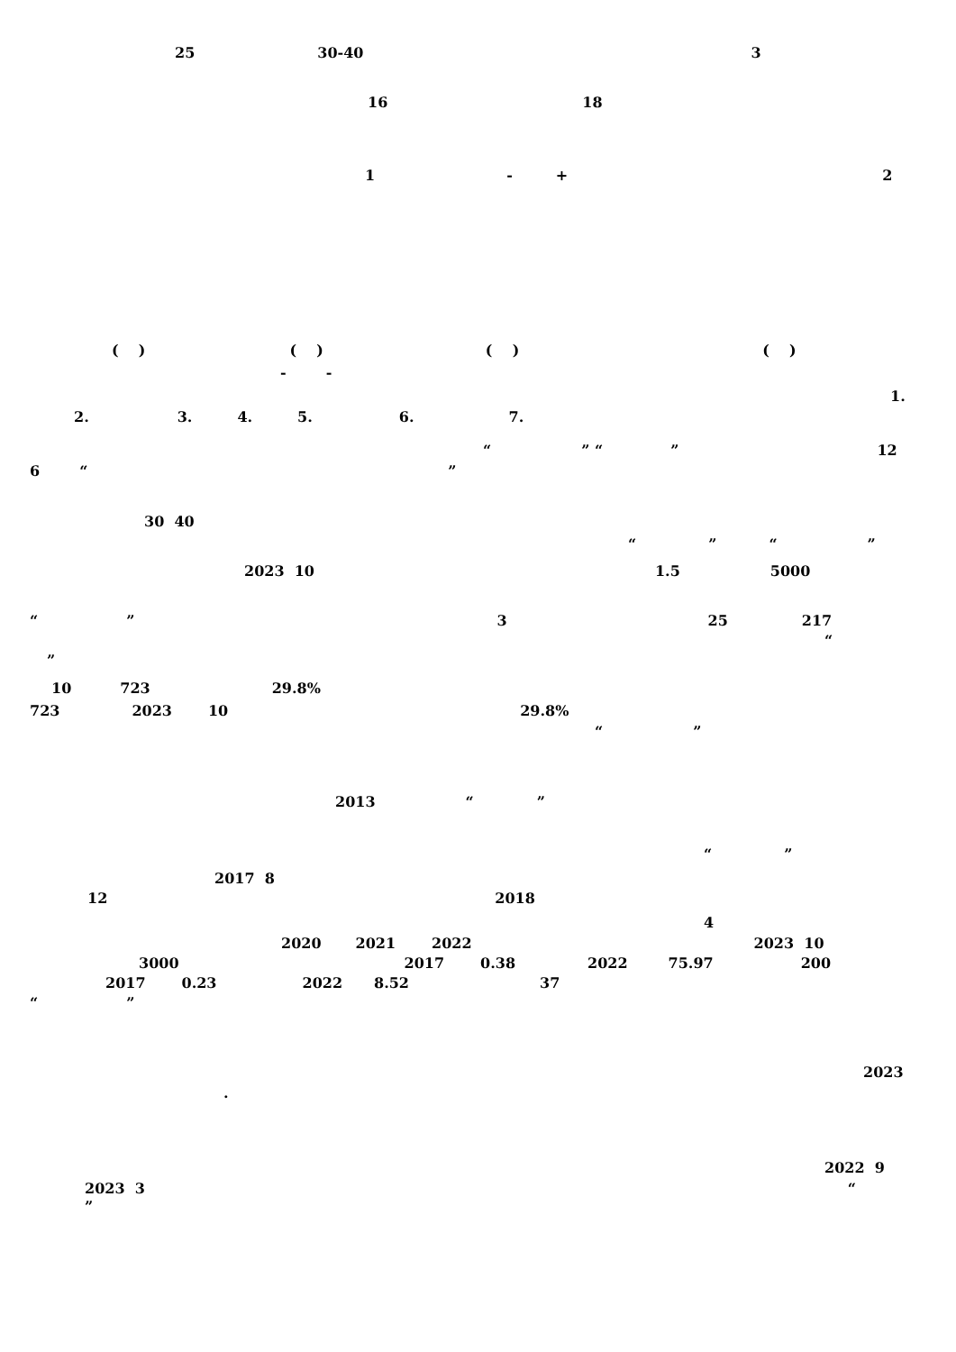25 30-40 3
16 18
1 - + 2
( ) ( ) ( ) ( )
- -
1.
2. 3. 4. 5. 6. 7.
“” “” 12
6 “”
30 40
“” “”
2023 10 1.5 5000
“” 3 25 217
“
”
10 723 29.8%
723 2023 10 29.8%
“”
2013 “”
“”
2017 8
12 2018
4
2020 2021 2022 2023 10
3000 2017 0.38 2022 75.97 200
2017 0.23 2022 8.52 37
“”
2023
.
2022 9
2023 3 “
”